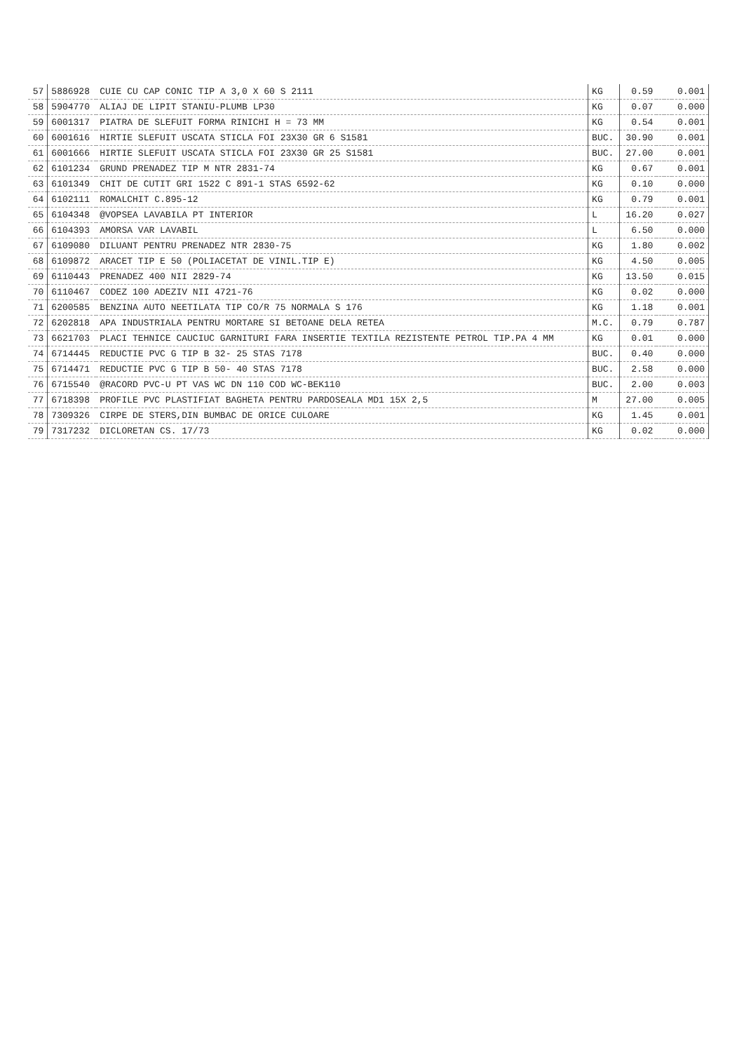| 57 | 5886928 | CUIE CU CAP CONIC TIP A 3,0 X 60 S 2111 | KG | 0.59 | | | 0.001 |
| 58 | 5904770 | ALIAJ DE LIPIT STANIU-PLUMB LP30 | KG | 0.07 | | | 0.000 |
| 59 | 6001317 | PIATRA DE SLEFUIT FORMA RINICHI H = 73 MM | KG | 0.54 | | | 0.001 |
| 60 | 6001616 | HIRTIE SLEFUIT USCATA STICLA FOI 23X30 GR 6 S1581 | BUC. | 30.90 | | | 0.001 |
| 61 | 6001666 | HIRTIE SLEFUIT USCATA STICLA FOI 23X30 GR 25 S1581 | BUC. | 27.00 | | | 0.001 |
| 62 | 6101234 | GRUND PRENADEZ TIP M NTR 2831-74 | KG | 0.67 | | | 0.001 |
| 63 | 6101349 | CHIT DE CUTIT GRI 1522 C 891-1 STAS 6592-62 | KG | 0.10 | | | 0.000 |
| 64 | 6102111 | ROMALCHIT C.895-12 | KG | 0.79 | | | 0.001 |
| 65 | 6104348 | @VOPSEA LAVABILA PT INTERIOR | L | 16.20 | | | 0.027 |
| 66 | 6104393 | AMORSA VAR LAVABIL | L | 6.50 | | | 0.000 |
| 67 | 6109080 | DILUANT PENTRU PRENADEZ NTR 2830-75 | KG | 1.80 | | | 0.002 |
| 68 | 6109872 | ARACET TIP E 50 (POLIACETAT DE VINIL.TIP E) | KG | 4.50 | | | 0.005 |
| 69 | 6110443 | PRENADEZ 400 NII 2829-74 | KG | 13.50 | | | 0.015 |
| 70 | 6110467 | CODEZ 100 ADEZIV NII 4721-76 | KG | 0.02 | | | 0.000 |
| 71 | 6200585 | BENZINA AUTO NEETILATA TIP CO/R 75 NORMALA S 176 | KG | 1.18 | | | 0.001 |
| 72 | 6202818 | APA INDUSTRIALA PENTRU MORTARE SI BETOANE DELA RETEA | M.C. | 0.79 | | | 0.787 |
| 73 | 6621703 | PLACI TEHNICE CAUCIUC GARNITURI FARA INSERTIE TEXTILA REZISTENTE PETROL TIP.PA 4 MM | KG | 0.01 | | | 0.000 |
| 74 | 6714445 | REDUCTIE PVC G TIP B 32- 25 STAS 7178 | BUC. | 0.40 | | | 0.000 |
| 75 | 6714471 | REDUCTIE PVC G TIP B 50- 40 STAS 7178 | BUC. | 2.58 | | | 0.000 |
| 76 | 6715540 | @RACORD PVC-U PT VAS WC DN 110 COD WC-BEK110 | BUC. | 2.00 | | | 0.003 |
| 77 | 6718398 | PROFILE PVC PLASTIFIAT BAGHETA PENTRU PARDOSEALA MD1 15X 2,5 | M | 27.00 | | | 0.005 |
| 78 | 7309326 | CIRPE DE STERS,DIN BUMBAC DE ORICE CULOARE | KG | 1.45 | | | 0.001 |
| 79 | 7317232 | DICLORETAN CS. 17/73 | KG | 0.02 | | | 0.000 |